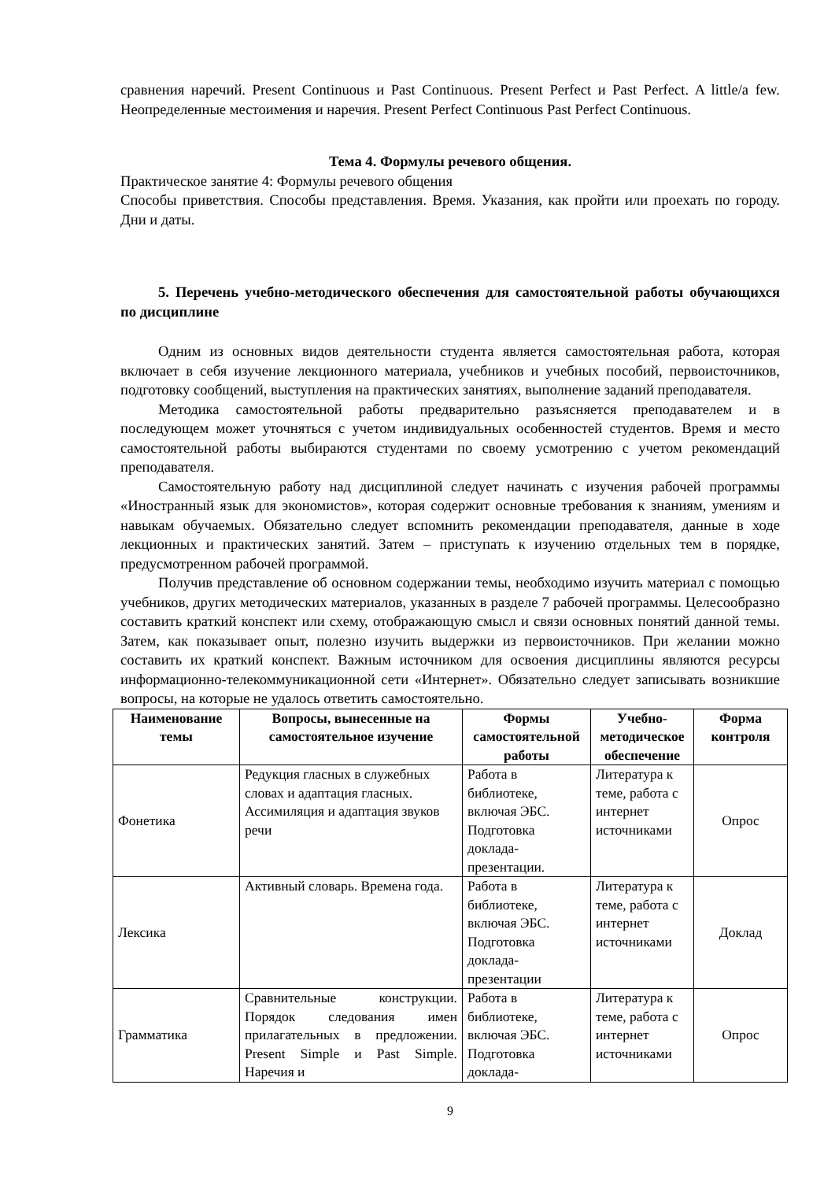сравнения наречий. Present Continuous и Past Continuous. Present Perfect и Past Perfect. A little/a few. Неопределенные местоимения и наречия. Present Perfect Continuous Past Perfect Continuous.
Тема 4. Формулы речевого общения.
Практическое занятие 4: Формулы речевого общения
Способы приветствия. Способы представления. Время. Указания, как пройти или проехать по городу. Дни и даты.
5. Перечень учебно-методического обеспечения для самостоятельной работы обучающихся по дисциплине
Одним из основных видов деятельности студента является самостоятельная работа, которая включает в себя изучение лекционного материала, учебников и учебных пособий, первоисточников, подготовку сообщений, выступления на практических занятиях, выполнение заданий преподавателя.
Методика самостоятельной работы предварительно разъясняется преподавателем и в последующем может уточняться с учетом индивидуальных особенностей студентов. Время и место самостоятельной работы выбираются студентами по своему усмотрению с учетом рекомендаций преподавателя.
Самостоятельную работу над дисциплиной следует начинать с изучения рабочей программы «Иностранный язык для экономистов», которая содержит основные требования к знаниям, умениям и навыкам обучаемых. Обязательно следует вспомнить рекомендации преподавателя, данные в ходе лекционных и практических занятий. Затем – приступать к изучению отдельных тем в порядке, предусмотренном рабочей программой.
Получив представление об основном содержании темы, необходимо изучить материал с помощью учебников, других методических материалов, указанных в разделе 7 рабочей программы. Целесообразно составить краткий конспект или схему, отображающую смысл и связи основных понятий данной темы. Затем, как показывает опыт, полезно изучить выдержки из первоисточников. При желании можно составить их краткий конспект. Важным источником для освоения дисциплины являются ресурсы информационно-телекоммуникационной сети «Интернет». Обязательно следует записывать возникшие вопросы, на которые не удалось ответить самостоятельно.
| Наименование темы | Вопросы, вынесенные на самостоятельное изучение | Формы самостоятельной работы | Учебно-методическое обеспечение | Форма контроля |
| --- | --- | --- | --- | --- |
| Фонетика | Редукция гласных в служебных словах и адаптация гласных. Ассимиляция и адаптация звуков речи | Работа в библиотеке, включая ЭБС. Подготовка доклада-презентации. | Литература к теме, работа с интернет источниками | Опрос |
| Лексика | Активный словарь. Времена года. | Работа в библиотеке, включая ЭБС. Подготовка доклада-презентации | Литература к теме, работа с интернет источниками | Доклад |
| Грамматика | Сравнительные конструкции. Порядок следования имен прилагательных в предложении. Present Simple и Past Simple. Наречия и | Работа в библиотеке, включая ЭБС. Подготовка доклада- | Литература к теме, работа с интернет источниками | Опрос |
9